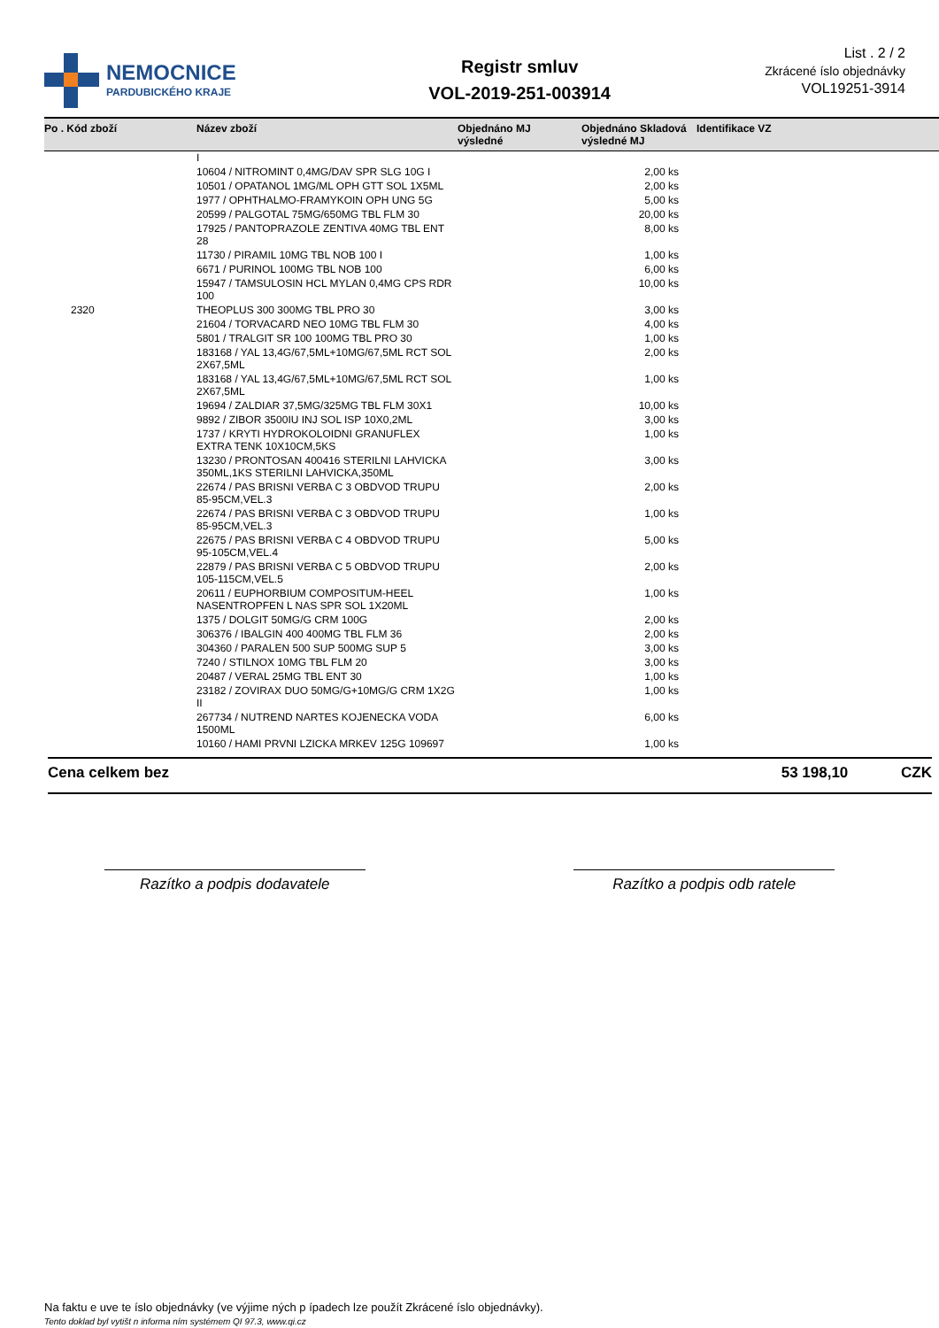NEMOCNICE
PARDUBICKÉHO KRAJE
Registr smluv
VOL-2019-251-003914
List . 2 / 2
Zkrácené íslo objednávky
VOL19251-3914
| Po . Kód zboží | Název zboží | Objednáno MJ výsledné | Objednáno Skladová výsledné MJ | Identifikace VZ |
| --- | --- | --- | --- | --- |
| | I | | | |
| | 10604 / NITROMINT 0,4MG/DAV SPR SLG 10G I | | 2,00 ks | |
| | 10501 / OPATANOL 1MG/ML OPH GTT SOL 1X5ML | | 2,00 ks | |
| | 1977 / OPHTHALMO-FRAMYKOIN OPH UNG 5G | | 5,00 ks | |
| | 20599 / PALGOTAL 75MG/650MG TBL FLM 30 | | 20,00 ks | |
| | 17925 / PANTOPRAZOLE ZENTIVA 40MG TBL ENT 28 | | 8,00 ks | |
| | 11730 / PIRAMIL 10MG TBL NOB 100 I | | 1,00 ks | |
| | 6671 / PURINOL 100MG TBL NOB 100 | | 6,00 ks | |
| | 15947 / TAMSULOSIN HCL MYLAN 0,4MG CPS RDR 100 | | 10,00 ks | |
| 2320 | THEOPLUS 300 300MG TBL PRO 30 | | 3,00 ks | |
| | 21604 / TORVACARD NEO 10MG TBL FLM 30 | | 4,00 ks | |
| | 5801 / TRALGIT SR 100 100MG TBL PRO 30 | | 1,00 ks | |
| | 183168 / YAL 13,4G/67,5ML+10MG/67,5ML RCT SOL 2X67,5ML | | 2,00 ks | |
| | 183168 / YAL 13,4G/67,5ML+10MG/67,5ML RCT SOL 2X67,5ML | | 1,00 ks | |
| | 19694 / ZALDIAR 37,5MG/325MG TBL FLM 30X1 | | 10,00 ks | |
| | 9892 / ZIBOR 3500IU INJ SOL ISP 10X0,2ML | | 3,00 ks | |
| | 1737 / KRYTI HYDROKOLOIDNI GRANUFLEX EXTRA TENK 10X10CM,5KS | | 1,00 ks | |
| | 13230 / PRONTOSAN 400416 STERILNI LAHVICKA 350ML,1KS STERILNI LAHVICKA,350ML | | 3,00 ks | |
| | 22674 / PAS BRISNI VERBA C 3 OBDVOD TRUPU 85-95CM,VEL.3 | | 2,00 ks | |
| | 22674 / PAS BRISNI VERBA C 3 OBDVOD TRUPU 85-95CM,VEL.3 | | 1,00 ks | |
| | 22675 / PAS BRISNI VERBA C 4 OBDVOD TRUPU 95-105CM,VEL.4 | | 5,00 ks | |
| | 22879 / PAS BRISNI VERBA C 5 OBDVOD TRUPU 105-115CM,VEL.5 | | 2,00 ks | |
| | 20611 / EUPHORBIUM COMPOSITUM-HEEL NASENTROPFEN L NAS SPR SOL 1X20ML | | 1,00 ks | |
| | 1375 / DOLGIT 50MG/G CRM 100G | | 2,00 ks | |
| | 306376 / IBALGIN 400 400MG TBL FLM 36 | | 2,00 ks | |
| | 304360 / PARALEN 500 SUP 500MG SUP 5 | | 3,00 ks | |
| | 7240 / STILNOX 10MG TBL FLM 20 | | 3,00 ks | |
| | 20487 / VERAL 25MG TBL ENT 30 | | 1,00 ks | |
| | 23182 / ZOVIRAX DUO 50MG/G+10MG/G CRM 1X2G II | | 1,00 ks | |
| | 267734 / NUTREND NARTES KOJENECKA VODA 1500ML | | 6,00 ks | |
| | 10160 / HAMI PRVNI LZICKA MRKEV 125G 109697 | | 1,00 ks | |
Cena celkem bez 53 198,10 CZK
Razítko a podpis dodavatele Razítko a podpis odb ratele
Na faktu e uve te íslo objednávky (ve výjime ných p ípadech lze použít Zkrácené íslo objednávky).
Tento doklad byl vytišt n informa ním systémem QI 97.3, www.qi.cz